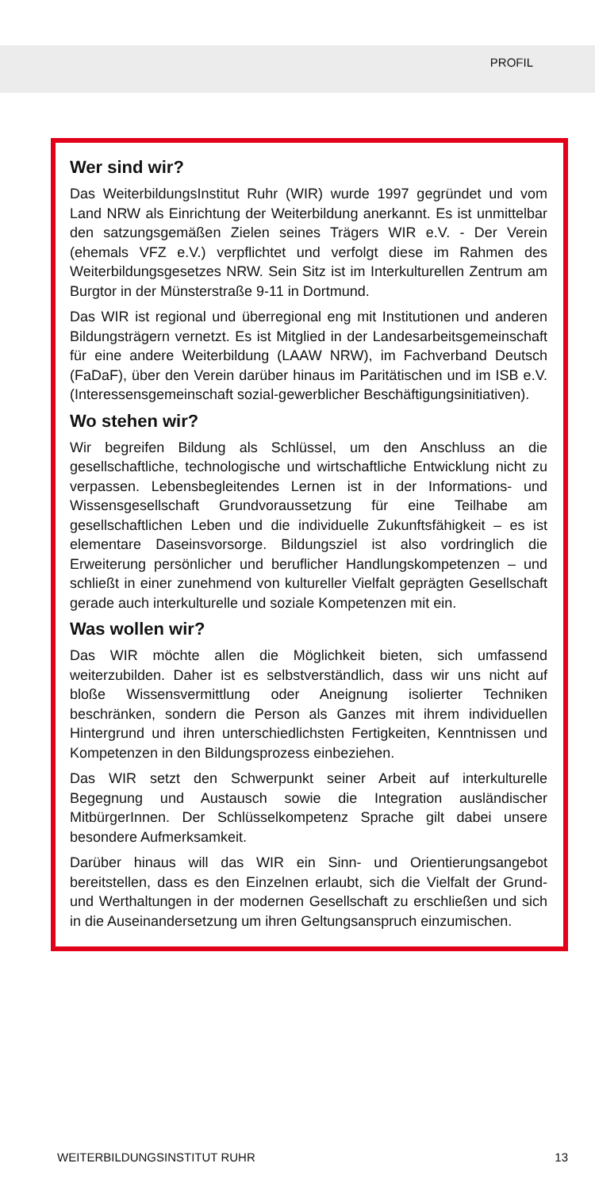PROFIL
Wer sind wir?
Das WeiterbildungsInstitut Ruhr (WIR) wurde 1997 gegründet und vom Land NRW als Einrichtung der Weiterbildung anerkannt. Es ist unmittelbar den satzungsgemäßen Zielen seines Trägers WIR e.V. - Der Verein (ehemals VFZ e.V.) verpflichtet und verfolgt diese im Rahmen des Weiterbildungsgesetzes NRW. Sein Sitz ist im Interkulturellen Zentrum am Burgtor in der Münsterstraße 9-11 in Dortmund.
Das WIR ist regional und überregional eng mit Institutionen und anderen Bildungsträgern vernetzt. Es ist Mitglied in der Landesarbeitsgemeinschaft für eine andere Weiterbildung (LAAW NRW), im Fachverband Deutsch (FaDaF), über den Verein darüber hinaus im Paritätischen und im ISB e.V. (Interessensgemeinschaft sozial-gewerblicher Beschäftigungsinitiativen).
Wo stehen wir?
Wir begreifen Bildung als Schlüssel, um den Anschluss an die gesellschaftliche, technologische und wirtschaftliche Entwicklung nicht zu verpassen. Lebensbegleitendes Lernen ist in der Informations- und Wissensgesellschaft Grundvoraussetzung für eine Teilhabe am gesellschaftlichen Leben und die individuelle Zukunftsfähigkeit – es ist elementare Daseinsvorsorge. Bildungsziel ist also vordringlich die Erweiterung persönlicher und beruflicher Handlungskompetenzen – und schließt in einer zunehmend von kultureller Vielfalt geprägten Gesellschaft gerade auch interkulturelle und soziale Kompetenzen mit ein.
Was wollen wir?
Das WIR möchte allen die Möglichkeit bieten, sich umfassend weiterzubilden. Daher ist es selbstverständlich, dass wir uns nicht auf bloße Wissensvermittlung oder Aneignung isolierter Techniken beschränken, sondern die Person als Ganzes mit ihrem individuellen Hintergrund und ihren unterschiedlichsten Fertigkeiten, Kenntnissen und Kompetenzen in den Bildungsprozess einbeziehen.
Das WIR setzt den Schwerpunkt seiner Arbeit auf interkulturelle Begegnung und Austausch sowie die Integration ausländischer MitbürgerInnen. Der Schlüsselkompetenz Sprache gilt dabei unsere besondere Aufmerksamkeit.
Darüber hinaus will das WIR ein Sinn- und Orientierungsangebot bereitstellen, dass es den Einzelnen erlaubt, sich die Vielfalt der Grund- und Werthaltungen in der modernen Gesellschaft zu erschließen und sich in die Auseinandersetzung um ihren Geltungsanspruch einzumischen.
WEITERBILDUNGSINSTITUT RUHR 13